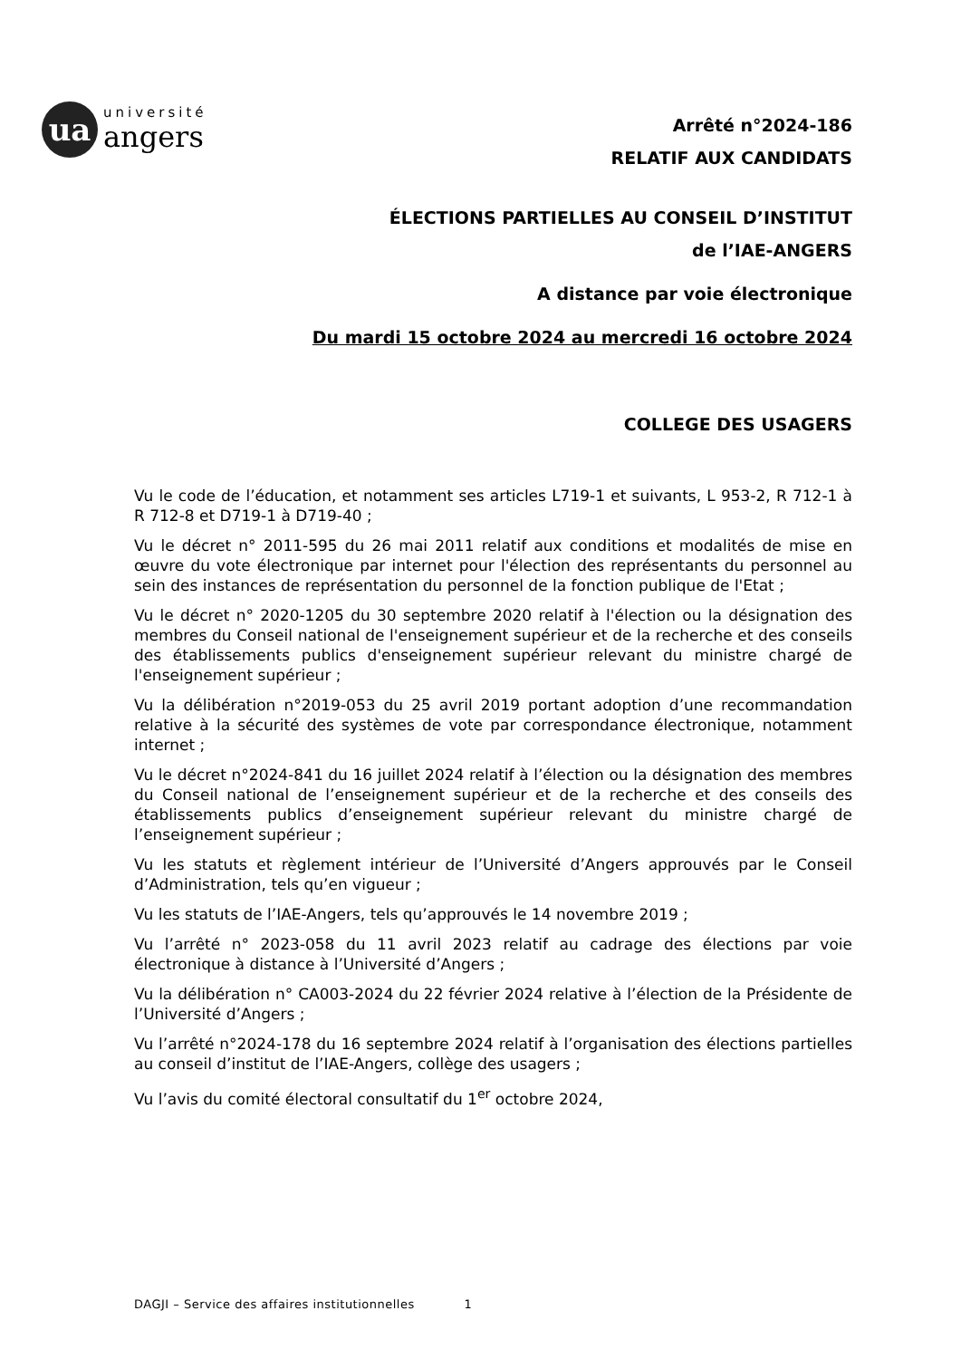ua
université
angers
Arrêté n°2024-186
RELATIF AUX CANDIDATS
ÉLECTIONS PARTIELLES AU CONSEIL D’INSTITUT
de l’IAE-ANGERS
A distance par voie électronique
Du mardi 15 octobre 2024 au mercredi 16 octobre 2024
COLLEGE DES USAGERS
Vu le code de l’éducation, et notamment ses articles L719-1 et suivants, L 953-2, R 712-1 à R 712-8 et D719-1 à D719-40 ;
Vu le décret n° 2011-595 du 26 mai 2011 relatif aux conditions et modalités de mise en œuvre du vote électronique par internet pour l'élection des représentants du personnel au sein des instances de représentation du personnel de la fonction publique de l'Etat ;
Vu le décret n° 2020-1205 du 30 septembre 2020 relatif à l'élection ou la désignation des membres du Conseil national de l'enseignement supérieur et de la recherche et des conseils des établissements publics d'enseignement supérieur relevant du ministre chargé de l'enseignement supérieur ;
Vu la délibération n°2019-053 du 25 avril 2019 portant adoption d’une recommandation relative à la sécurité des systèmes de vote par correspondance électronique, notamment internet ;
Vu le décret n°2024-841 du 16 juillet 2024 relatif à l’élection ou la désignation des membres du Conseil national de l’enseignement supérieur et de la recherche et des conseils des établissements publics d’enseignement supérieur relevant du ministre chargé de l’enseignement supérieur ;
Vu les statuts et règlement intérieur de l’Université d’Angers approuvés par le Conseil d’Administration, tels qu’en vigueur ;
Vu les statuts de l’IAE-Angers, tels qu’approuvés le 14 novembre 2019 ;
Vu l’arrêté n° 2023-058 du 11 avril 2023 relatif au cadrage des élections par voie électronique à distance à l’Université d’Angers ;
Vu la délibération n° CA003-2024 du 22 février 2024 relative à l’élection de la Présidente de l’Université d’Angers ;
Vu l’arrêté n°2024-178 du 16 septembre 2024 relatif à l’organisation des élections partielles au conseil d’institut de l’IAE-Angers, collège des usagers ;
Vu l’avis du comité électoral consultatif du 1<sup>er</sup> octobre 2024,
DAGJI – Service des affaires institutionnelles 1